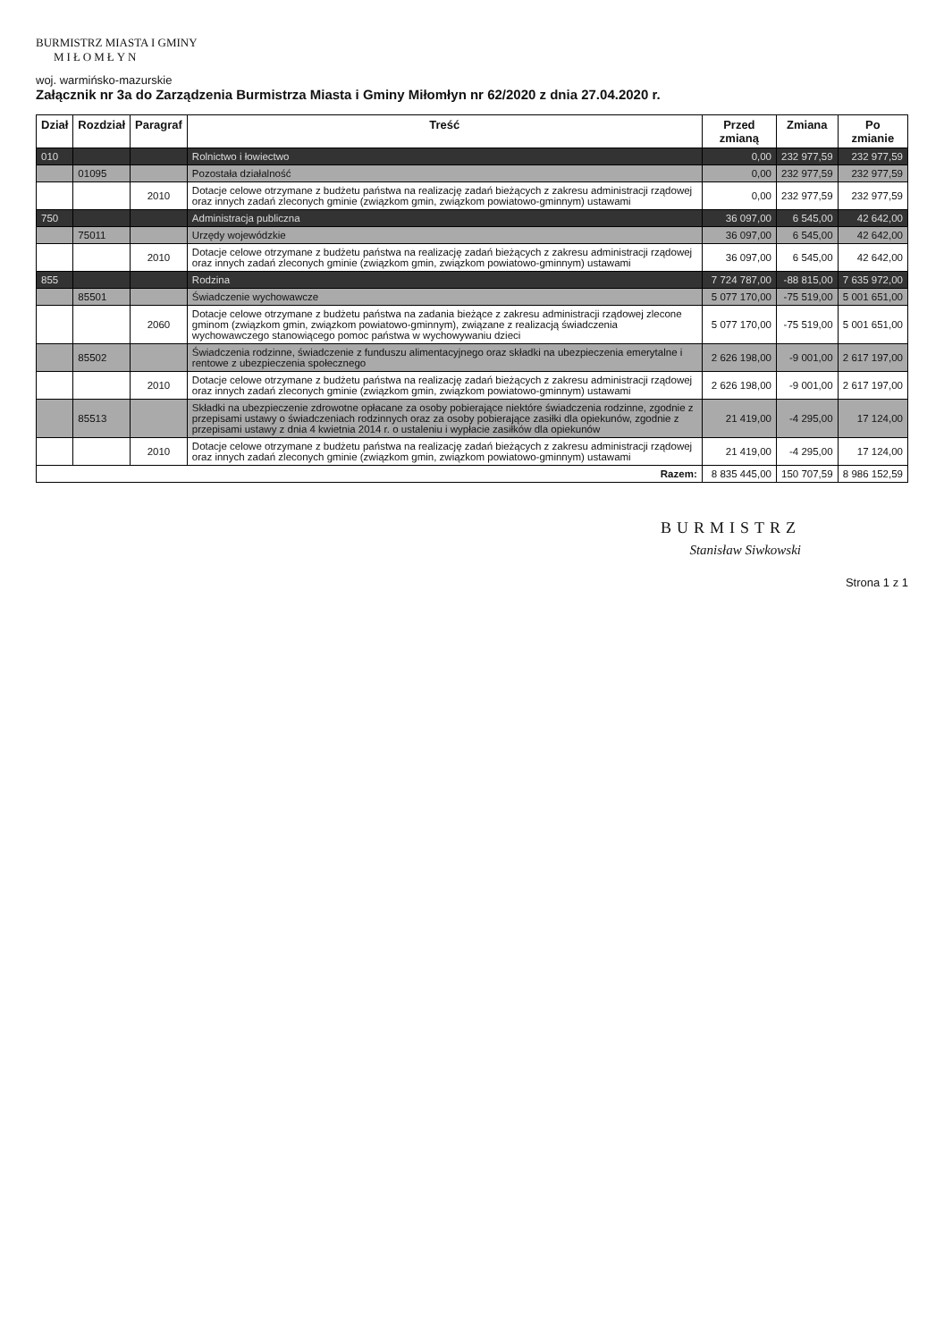BURMISTRZ MIASTA I GMINY
MIŁOMŁYN
woj. warmińsko-mazurskie
Załącznik nr 3a do Zarządzenia Burmistrza Miasta i Gminy Miłomłyn nr 62/2020 z dnia 27.04.2020 r.
| Dział | Rozdział | Paragraf | Treść | Przed zmianą | Zmiana | Po zmianie |
| --- | --- | --- | --- | --- | --- | --- |
| 010 | | | Rolnictwo i łowiectwo | 0,00 | 232 977,59 | 232 977,59 |
| | 01095 | | Pozostała działalność | 0,00 | 232 977,59 | 232 977,59 |
| | | 2010 | Dotacje celowe otrzymane z budżetu państwa na realizację zadań bieżących z zakresu administracji rządowej oraz innych zadań zleconych gminie (związkom gmin, związkom powiatowo-gminnym) ustawami | 0,00 | 232 977,59 | 232 977,59 |
| 750 | | | Administracja publiczna | 36 097,00 | 6 545,00 | 42 642,00 |
| | 75011 | | Urzędy wojewódzkie | 36 097,00 | 6 545,00 | 42 642,00 |
| | | 2010 | Dotacje celowe otrzymane z budżetu państwa na realizację zadań bieżących z zakresu administracji rządowej oraz innych zadań zleconych gminie (związkom gmin, związkom powiatowo-gminnym) ustawami | 36 097,00 | 6 545,00 | 42 642,00 |
| 855 | | | Rodzina | 7 724 787,00 | -88 815,00 | 7 635 972,00 |
| | 85501 | | Świadczenie wychowawcze | 5 077 170,00 | -75 519,00 | 5 001 651,00 |
| | | 2060 | Dotacje celowe otrzymane z budżetu państwa na zadania bieżące z zakresu administracji rządowej zlecone gminom (związkom gmin, związkom powiatowo-gminnym), związane z realizacją świadczenia wychowawczego stanowiącego pomoc państwa w wychowywaniu dzieci | 5 077 170,00 | -75 519,00 | 5 001 651,00 |
| | 85502 | | Świadczenia rodzinne, świadczenie z funduszu alimentacyjnego oraz składki na ubezpieczenia emerytalne i rentowe z ubezpieczenia społecznego | 2 626 198,00 | -9 001,00 | 2 617 197,00 |
| | | 2010 | Dotacje celowe otrzymane z budżetu państwa na realizację zadań bieżących z zakresu administracji rządowej oraz innych zadań zleconych gminie (związkom gmin, związkom powiatowo-gminnym) ustawami | 2 626 198,00 | -9 001,00 | 2 617 197,00 |
| | 85513 | | Składki na ubezpieczenie zdrowotne opłacane za osoby pobierające niektóre świadczenia rodzinne, zgodnie z przepisami ustawy o świadczeniach rodzinnych oraz za osoby pobierające zasiłki dla opiekunów, zgodnie z przepisami ustawy z dnia 4 kwietnia 2014 r. o ustaleniu i wypłacie zasiłków dla opiekunów | 21 419,00 | -4 295,00 | 17 124,00 |
| | | 2010 | Dotacje celowe otrzymane z budżetu państwa na realizację zadań bieżących z zakresu administracji rządowej oraz innych zadań zleconych gminie (związkom gmin, związkom powiatowo-gminnym) ustawami | 21 419,00 | -4 295,00 | 17 124,00 |
| Razem: | | | | 8 835 445,00 | 150 707,59 | 8 986 152,59 |
BURMISTRZ
Stanisław Siwkowski
Strona 1 z 1